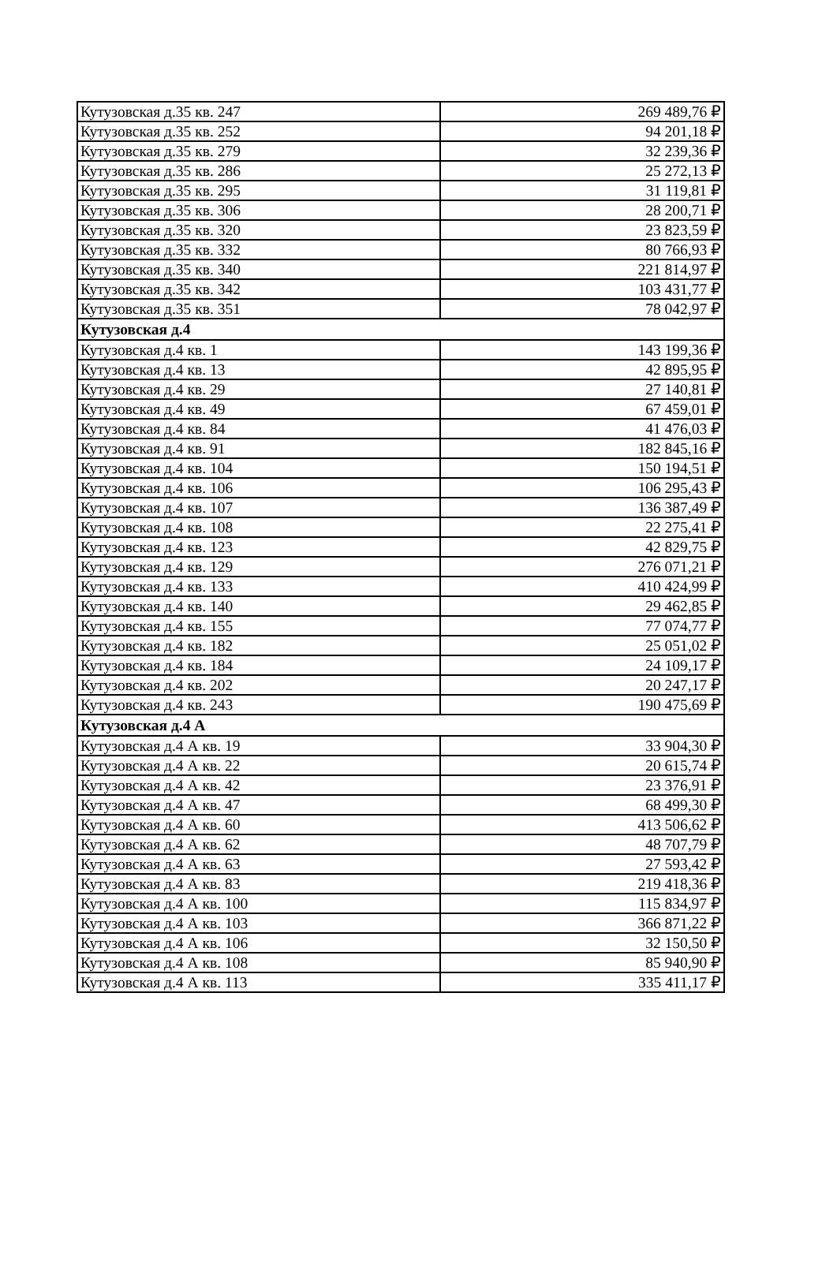| Кутузовская д.35 кв. 247 | 269 489,76 ₽ |
| Кутузовская д.35 кв. 252 | 94 201,18 ₽ |
| Кутузовская д.35 кв. 279 | 32 239,36 ₽ |
| Кутузовская д.35 кв. 286 | 25 272,13 ₽ |
| Кутузовская д.35 кв. 295 | 31 119,81 ₽ |
| Кутузовская д.35 кв. 306 | 28 200,71 ₽ |
| Кутузовская д.35 кв. 320 | 23 823,59 ₽ |
| Кутузовская д.35 кв. 332 | 80 766,93 ₽ |
| Кутузовская д.35 кв. 340 | 221 814,97 ₽ |
| Кутузовская д.35 кв. 342 | 103 431,77 ₽ |
| Кутузовская д.35 кв. 351 | 78 042,97 ₽ |
| Кутузовская д.4 | |
| Кутузовская д.4 кв. 1 | 143 199,36 ₽ |
| Кутузовская д.4 кв. 13 | 42 895,95 ₽ |
| Кутузовская д.4 кв. 29 | 27 140,81 ₽ |
| Кутузовская д.4 кв. 49 | 67 459,01 ₽ |
| Кутузовская д.4 кв. 84 | 41 476,03 ₽ |
| Кутузовская д.4 кв. 91 | 182 845,16 ₽ |
| Кутузовская д.4 кв. 104 | 150 194,51 ₽ |
| Кутузовская д.4 кв. 106 | 106 295,43 ₽ |
| Кутузовская д.4 кв. 107 | 136 387,49 ₽ |
| Кутузовская д.4 кв. 108 | 22 275,41 ₽ |
| Кутузовская д.4 кв. 123 | 42 829,75 ₽ |
| Кутузовская д.4 кв. 129 | 276 071,21 ₽ |
| Кутузовская д.4 кв. 133 | 410 424,99 ₽ |
| Кутузовская д.4 кв. 140 | 29 462,85 ₽ |
| Кутузовская д.4 кв. 155 | 77 074,77 ₽ |
| Кутузовская д.4 кв. 182 | 25 051,02 ₽ |
| Кутузовская д.4 кв. 184 | 24 109,17 ₽ |
| Кутузовская д.4 кв. 202 | 20 247,17 ₽ |
| Кутузовская д.4 кв. 243 | 190 475,69 ₽ |
| Кутузовская д.4 А | |
| Кутузовская д.4 А кв. 19 | 33 904,30 ₽ |
| Кутузовская д.4 А кв. 22 | 20 615,74 ₽ |
| Кутузовская д.4 А кв. 42 | 23 376,91 ₽ |
| Кутузовская д.4 А кв. 47 | 68 499,30 ₽ |
| Кутузовская д.4 А кв. 60 | 413 506,62 ₽ |
| Кутузовская д.4 А кв. 62 | 48 707,79 ₽ |
| Кутузовская д.4 А кв. 63 | 27 593,42 ₽ |
| Кутузовская д.4 А кв. 83 | 219 418,36 ₽ |
| Кутузовская д.4 А кв. 100 | 115 834,97 ₽ |
| Кутузовская д.4 А кв. 103 | 366 871,22 ₽ |
| Кутузовская д.4 А кв. 106 | 32 150,50 ₽ |
| Кутузовская д.4 А кв. 108 | 85 940,90 ₽ |
| Кутузовская д.4 А кв. 113 | 335 411,17 ₽ |